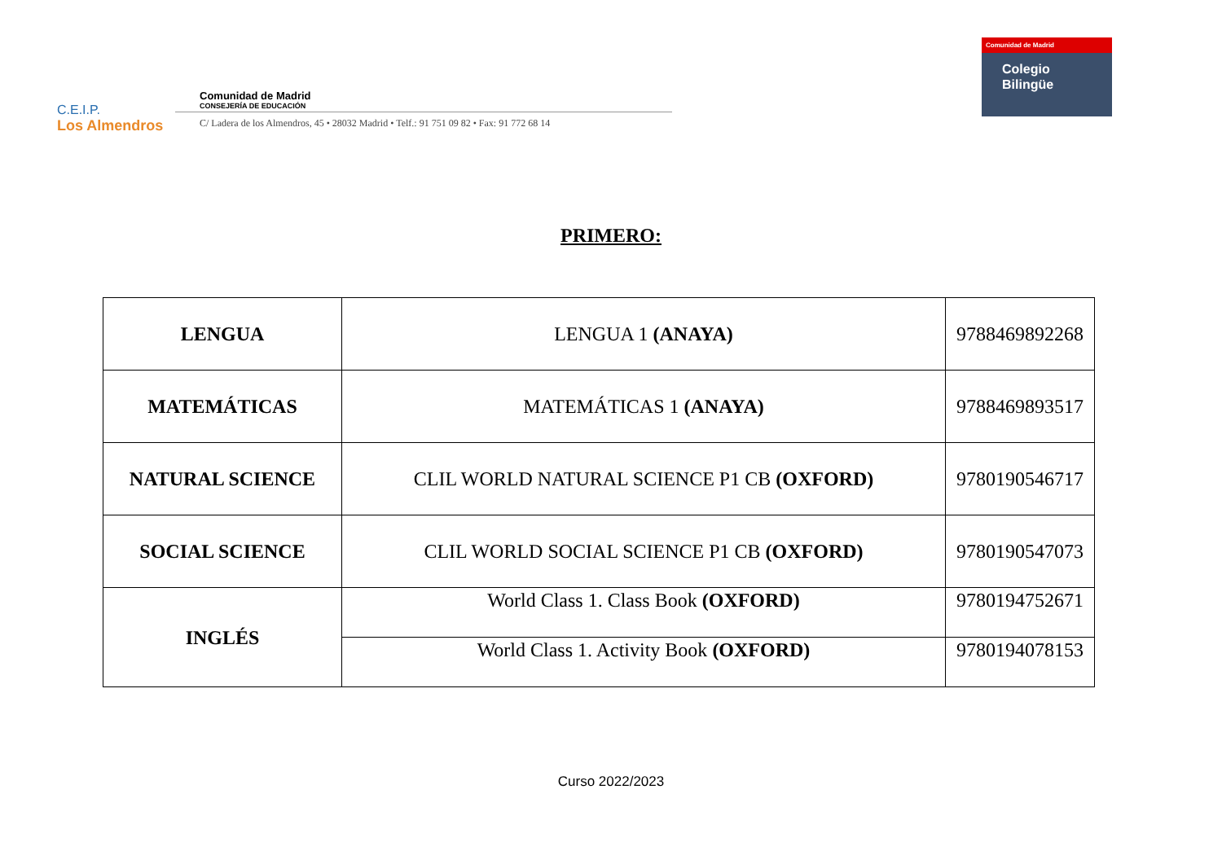C.E.I.P.
Los Almendros
Comunidad de Madrid
CONSEJERÍA DE EDUCACIÓN
C/ Ladera de los Almendros, 45 • 28032 Madrid • Telf.: 91 751 09 82 • Fax: 91 772 68 14
Comunidad de Madrid
Colegio
Bilingüe
PRIMERO:
| LENGUA | LENGUA 1 (ANAYA) | 9788469892268 |
| MATEMÁTICAS | MATEMÁTICAS 1 (ANAYA) | 9788469893517 |
| NATURAL SCIENCE | CLIL WORLD NATURAL SCIENCE P1 CB (OXFORD) | 9780190546717 |
| SOCIAL SCIENCE | CLIL WORLD SOCIAL SCIENCE P1 CB (OXFORD) | 9780190547073 |
| INGLÉS | World Class 1. Class Book (OXFORD) | 9780194752671 |
| | World Class 1. Activity Book (OXFORD) | 9780194078153 |
Curso 2022/2023